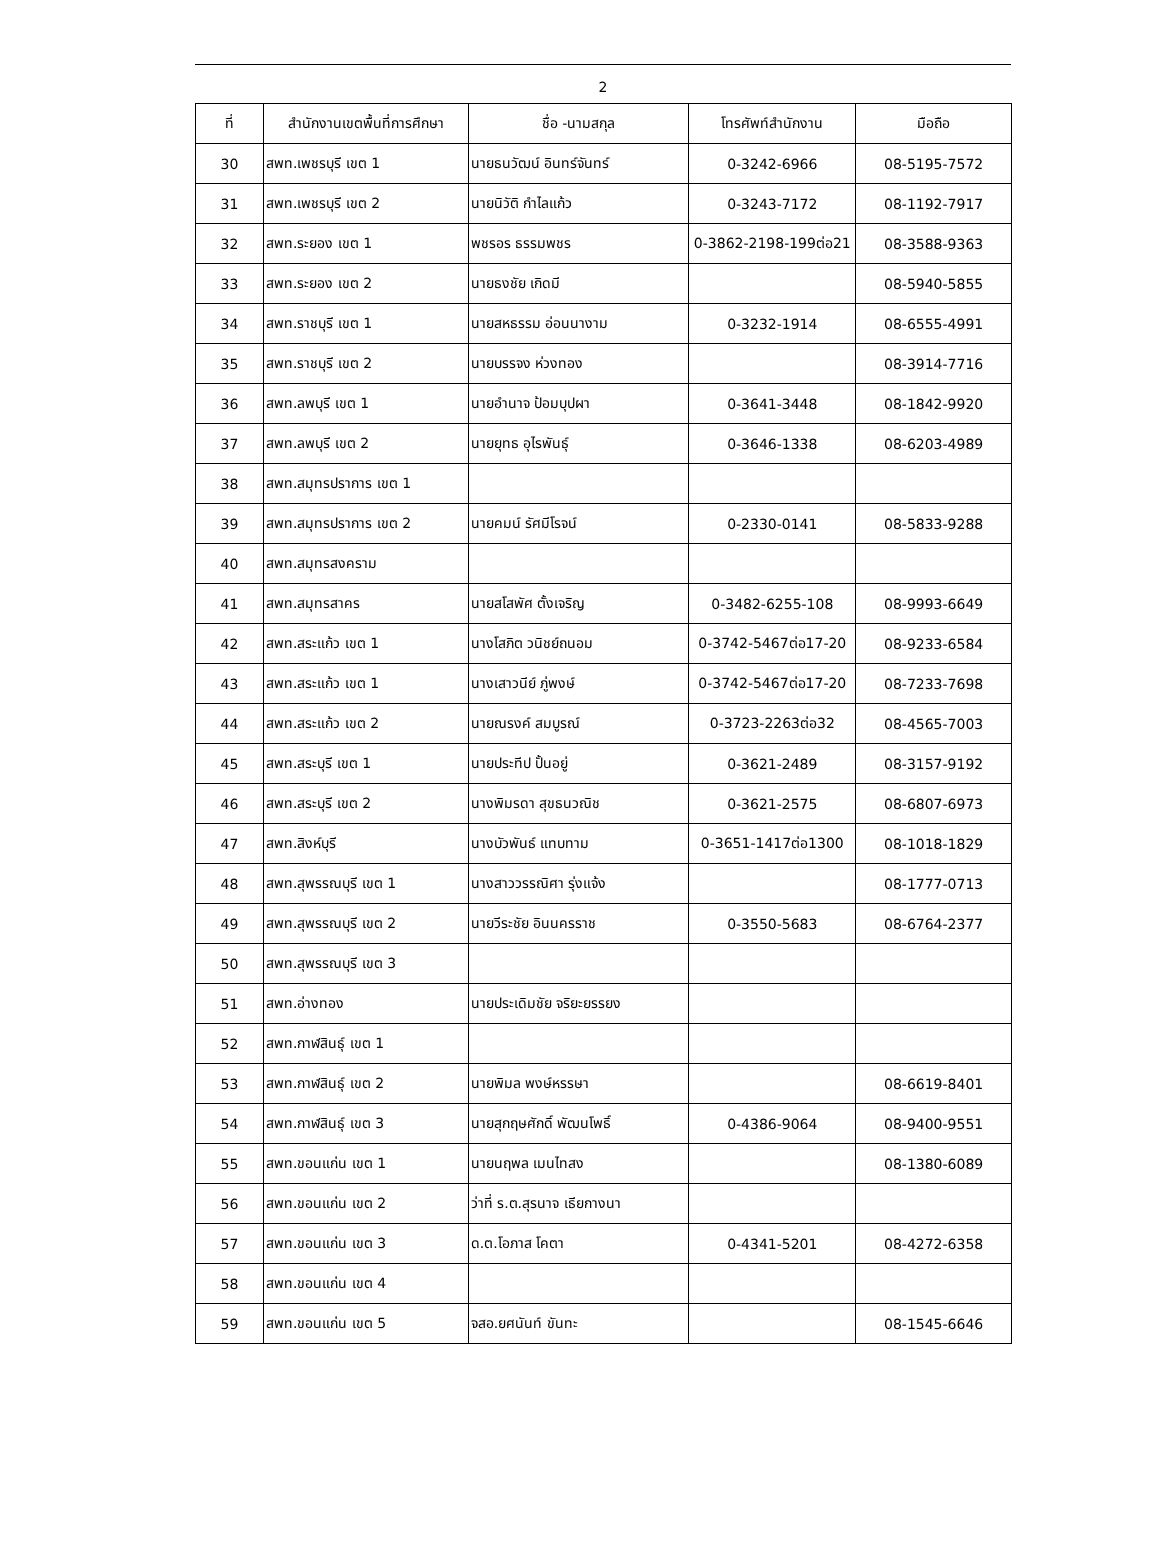2
| ที่ | สำนักงานเขตพื้นที่การศึกษา | ชื่อ -นามสกุล | โทรศัพท์สำนักงาน | มือถือ |
| --- | --- | --- | --- | --- |
| 30 | สพท.เพชรบุรี เขต 1 | นายธนวัฒน์ อินทร์จันทร์ | 0-3242-6966 | 08-5195-7572 |
| 31 | สพท.เพชรบุรี เขต 2 | นายนิวัติ กำไลแก้ว | 0-3243-7172 | 08-1192-7917 |
| 32 | สพท.ระยอง เขต 1 | พชรอร ธรรมพชร | 0-3862-2198-199ต่อ21 | 08-3588-9363 |
| 33 | สพท.ระยอง เขต 2 | นายธงชัย เกิดมี | | 08-5940-5855 |
| 34 | สพท.ราชบุรี เขต 1 | นายสหธรรม อ่อนนางาม | 0-3232-1914 | 08-6555-4991 |
| 35 | สพท.ราชบุรี เขต 2 | นายบรรจง ห่วงทอง | | 08-3914-7716 |
| 36 | สพท.ลพบุรี เขต 1 | นายอำนาจ ป้อมบุปผา | 0-3641-3448 | 08-1842-9920 |
| 37 | สพท.ลพบุรี เขต 2 | นายยุทธ อุไรพันธุ์ | 0-3646-1338 | 08-6203-4989 |
| 38 | สพท.สมุทรปราการ เขต 1 | | | |
| 39 | สพท.สมุทรปราการ เขต 2 | นายคมน์ รัศมีโรจน์ | 0-2330-0141 | 08-5833-9288 |
| 40 | สพท.สมุทรสงคราม | | | |
| 41 | สพท.สมุทรสาคร | นายสโสพัศ ตั้งเจริญ | 0-3482-6255-108 | 08-9993-6649 |
| 42 | สพท.สระแก้ว เขต 1 | นางโสภิต วนิชย์ถนอม | 0-3742-5467ต่อ17-20 | 08-9233-6584 |
| 43 | สพท.สระแก้ว เขต 1 | นางเสาวนีย์ ภู่พงษ์ | 0-3742-5467ต่อ17-20 | 08-7233-7698 |
| 44 | สพท.สระแก้ว เขต 2 | นายณรงค์ สมบูรณ์ | 0-3723-2263ต่อ32 | 08-4565-7003 |
| 45 | สพท.สระบุรี เขต 1 | นายประทีป ปั้นอยู่ | 0-3621-2489 | 08-3157-9192 |
| 46 | สพท.สระบุรี เขต 2 | นางพิมรดา สุขธนวณิช | 0-3621-2575 | 08-6807-6973 |
| 47 | สพท.สิงห์บุรี | นางบัวพันธ์ แทบทาม | 0-3651-1417ต่อ1300 | 08-1018-1829 |
| 48 | สพท.สุพรรณบุรี เขต 1 | นางสาววรรณิศา รุ่งแจ้ง | | 08-1777-0713 |
| 49 | สพท.สุพรรณบุรี เขต 2 | นายวีระชัย อินนครราช | 0-3550-5683 | 08-6764-2377 |
| 50 | สพท.สุพรรณบุรี เขต 3 | | | |
| 51 | สพท.อ่างทอง | นายประเดิมชัย จริยะยรรยง | | |
| 52 | สพท.กาฬสินธุ์ เขต 1 | | | |
| 53 | สพท.กาฬสินธุ์ เขต 2 | นายพิมล พงษ์หรรษา | | 08-6619-8401 |
| 54 | สพท.กาฬสินธุ์ เขต 3 | นายสุกฤษศักดิ์ พัฒนโพธิ์ | 0-4386-9064 | 08-9400-9551 |
| 55 | สพท.ขอนแก่น เขต 1 | นายนฤพล เมนไทสง | | 08-1380-6089 |
| 56 | สพท.ขอนแก่น เขต 2 | ว่าที่ ร.ต.สุรนาจ เธียกางนา | | |
| 57 | สพท.ขอนแก่น เขต 3 | ด.ต.โอภาส โคตา | 0-4341-5201 | 08-4272-6358 |
| 58 | สพท.ขอนแก่น เขต 4 | | | |
| 59 | สพท.ขอนแก่น เขต 5 | จสอ.ยศนันท์ ขันทะ | | 08-1545-6646 |